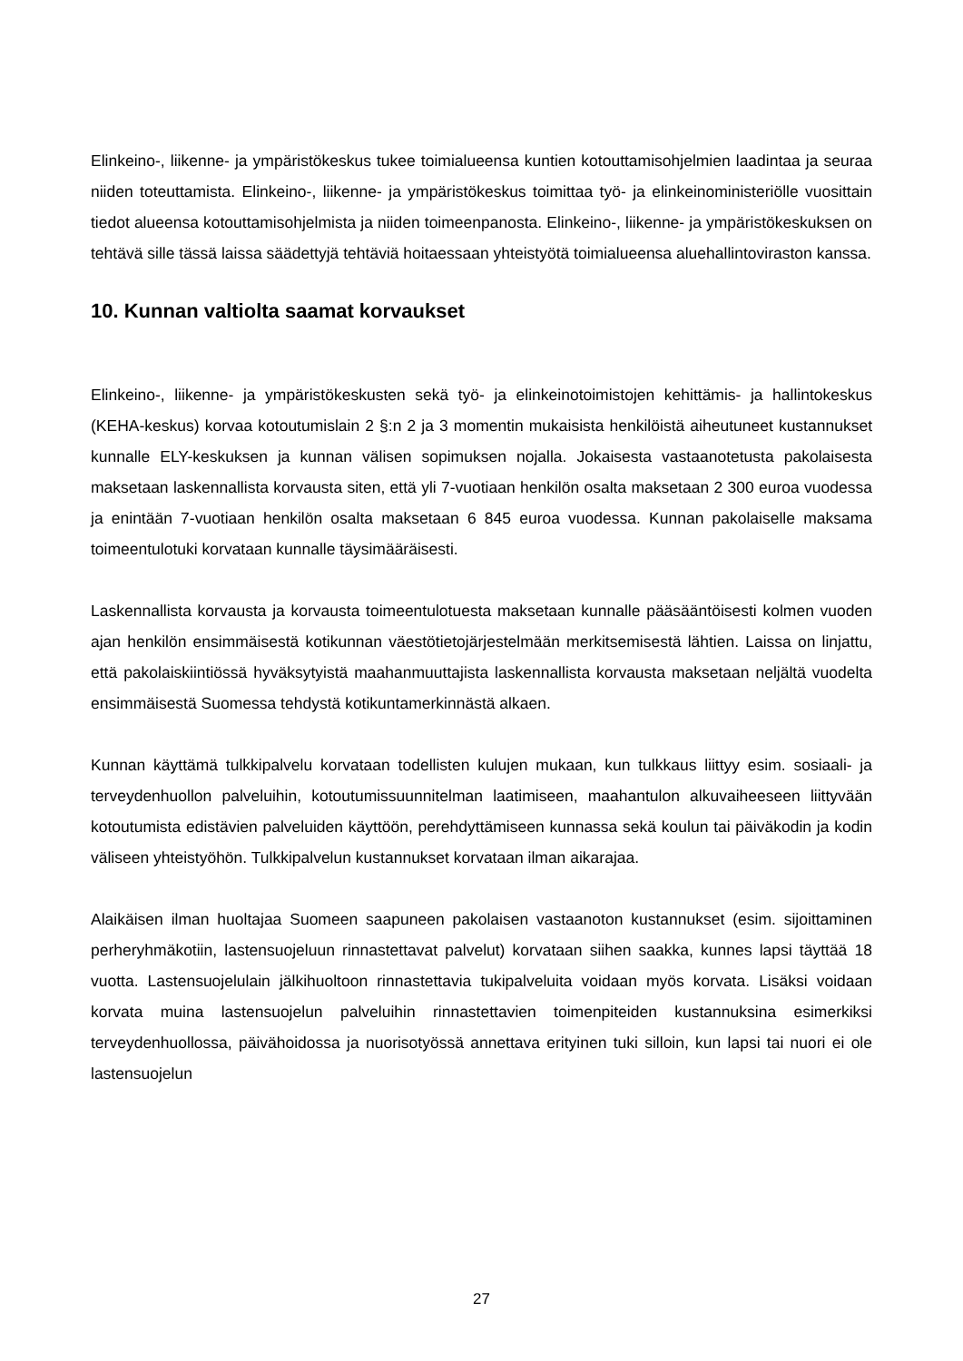Elinkeino-, liikenne- ja ympäristökeskus tukee toimialueensa kuntien kotouttamisohjelmien laadintaa ja seuraa niiden toteuttamista. Elinkeino-, liikenne- ja ympäristökeskus toimittaa työ- ja elinkeinoministeriölle vuosittain tiedot alueensa kotouttamisohjelmista ja niiden toimeenpanosta. Elinkeino-, liikenne- ja ympäristökeskuksen on tehtävä sille tässä laissa säädettyjä tehtäviä hoitaessaan yhteistyötä toimialueensa aluehallintoviraston kanssa.
10. Kunnan valtiolta saamat korvaukset
Elinkeino-, liikenne- ja ympäristökeskusten sekä työ- ja elinkeinotoimistojen kehittämis- ja hallintokeskus (KEHA-keskus) korvaa kotoutumislain 2 §:n 2 ja 3 momentin mukaisista henkilöistä aiheutuneet kustannukset kunnalle ELY-keskuksen ja kunnan välisen sopimuksen nojalla. Jokaisesta vastaanotetusta pakolaisesta maksetaan laskennallista korvausta siten, että yli 7-vuotiaan henkilön osalta maksetaan 2 300 euroa vuodessa ja enintään 7-vuotiaan henkilön osalta maksetaan 6 845 euroa vuodessa. Kunnan pakolaiselle maksama toimeentulotuki korvataan kunnalle täysimääräisesti.
Laskennallista korvausta ja korvausta toimeentulotuesta maksetaan kunnalle pääsääntöisesti kolmen vuoden ajan henkilön ensimmäisestä kotikunnan väestötietojärjestelmään merkitsemisestä lähtien. Laissa on linjattu, että pakolaiskiintiössä hyväksytyistä maahanmuuttajista laskennallista korvausta maksetaan neljältä vuodelta ensimmäisestä Suomessa tehdystä kotikuntamerkinnästä alkaen.
Kunnan käyttämä tulkkipalvelu korvataan todellisten kulujen mukaan, kun tulkkaus liittyy esim. sosiaali- ja terveydenhuollon palveluihin, kotoutumissuunnitelman laatimiseen, maahantulon alkuvaiheeseen liittyvään kotoutumista edistävien palveluiden käyttöön, perehdyttämiseen kunnassa sekä koulun tai päiväkodin ja kodin väliseen yhteistyöhön. Tulkkipalvelun kustannukset korvataan ilman aikarajaa.
Alaikäisen ilman huoltajaa Suomeen saapuneen pakolaisen vastaanoton kustannukset (esim. sijoittaminen perheryhmäkotiin, lastensuojeluun rinnastettavat palvelut) korvataan siihen saakka, kunnes lapsi täyttää 18 vuotta. Lastensuojelulain jälkihuoltoon rinnastettavia tukipalveluita voidaan myös korvata. Lisäksi voidaan korvata muina lastensuojelun palveluihin rinnastettavien toimenpiteiden kustannuksina esimerkiksi terveydenhuollossa, päivähoidossa ja nuorisotyössä annettava erityinen tuki silloin, kun lapsi tai nuori ei ole lastensuojelun
27